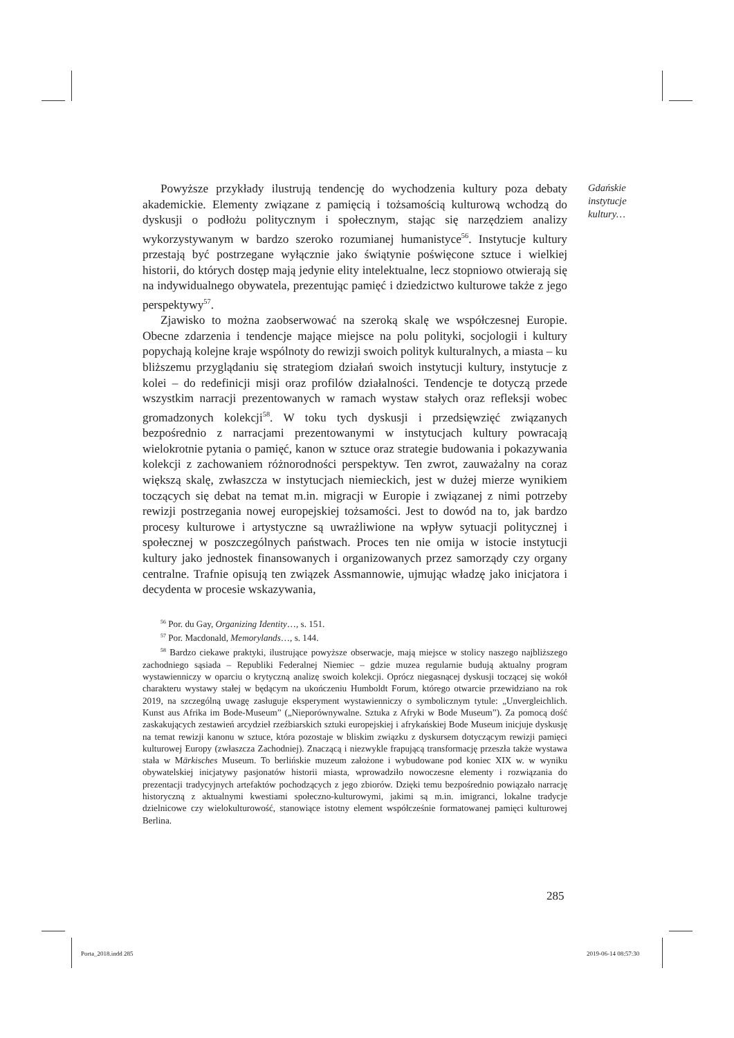Gdańskie
instytucje
kultury…
Powyższe przykłady ilustrują tendencję do wychodzenia kultury poza debaty akademickie. Elementy związane z pamięcią i tożsamością kulturową wchodzą do dyskusji o podłożu politycznym i społecznym, stając się narzędziem analizy wykorzystywanym w bardzo szeroko rozumianej humanistyce<sup>56</sup>. Instytucje kultury przestają być postrzegane wyłącznie jako świątynie poświęcone sztuce i wielkiej historii, do których dostęp mają jedynie elity intelektualne, lecz stopniowo otwierają się na indywidualnego obywatela, prezentując pamięć i dziedzictwo kulturowe także z jego perspektywy<sup>57</sup>.
Zjawisko to można zaobserwować na szeroką skalę we współczesnej Europie. Obecne zdarzenia i tendencje mające miejsce na polu polityki, socjologii i kultury popychają kolejne kraje wspólnoty do rewizji swoich polityk kulturalnych, a miasta – ku bliższemu przyglądaniu się strategiom działań swoich instytucji kultury, instytucje z kolei – do redefinicji misji oraz profilów działalności. Tendencje te dotyczą przede wszystkim narracji prezentowanych w ramach wystaw stałych oraz refleksji wobec gromadzonych kolekcji<sup>58</sup>. W toku tych dyskusji i przedsięwzięć związanych bezpośrednio z narracjami prezentowanymi w instytucjach kultury powracają wielokrotnie pytania o pamięć, kanon w sztuce oraz strategie budowania i pokazywania kolekcji z zachowaniem różnorodności perspektyw. Ten zwrot, zauważalny na coraz większą skalę, zwłaszcza w instytucjach niemieckich, jest w dużej mierze wynikiem toczących się debat na temat m.in. migracji w Europie i związanej z nimi potrzeby rewizji postrzegania nowej europejskiej tożsamości. Jest to dowód na to, jak bardzo procesy kulturowe i artystyczne są uwrażliwione na wpływ sytuacji politycznej i społecznej w poszczególnych państwach. Proces ten nie omija w istocie instytucji kultury jako jednostek finansowanych i organizowanych przez samorządy czy organy centralne. Trafnie opisują ten związek Assmannowie, ujmując władzę jako inicjatora i decydenta w procesie wskazywania,
<sup>56</sup> Por. du Gay, Organizing Identity…, s. 151.
<sup>57</sup> Por. Macdonald, Memorylands…, s. 144.
<sup>58</sup> Bardzo ciekawe praktyki, ilustrujące powyższe obserwacje, mają miejsce w stolicy naszego najbliższego zachodniego sąsiada – Republiki Federalnej Niemiec – gdzie muzea regularnie budują aktualny program wystawienniczy w oparciu o krytyczną analizę swoich kolekcji. Oprócz niegasnącej dyskusji toczącej się wokół charakteru wystawy stałej w będącym na ukończeniu Humboldt Forum, którego otwarcie przewidziano na rok 2019, na szczególną uwagę zasługuje eksperyment wystawienniczy o symbolicznym tytule: „Unvergleichlich. Kunst aus Afrika im Bode-Museum” („Nieporównywalne. Sztuka z Afryki w Bode Museum”). Za pomocą dość zaskakujących zestawień arcydzieł rzeźbiarskich sztuki europejskiej i afrykańskiej Bode Museum inicjuje dyskusję na temat rewizji kanonu w sztuce, która pozostaje w bliskim związku z dyskursem dotyczącym rewizji pamięci kulturowej Europy (zwłaszcza Zachodniej). Znaczącą i niezwykle frapującą transformację przeszła także wystawa stała w Märkisches Museum. To berlińskie muzeum założone i wybudowane pod koniec XIX w. w wyniku obywatelskiej inicjatywy pasjonatów historii miasta, wprowadziło nowoczesne elementy i rozwiązania do prezentacji tradycyjnych artefaktów pochodzących z jego zbiorów. Dzięki temu bezpośrednio powiązało narrację historyczną z aktualnymi kwestiami społeczno-kulturowymi, jakimi są m.in. imigranci, lokalne tradycje dzielnicowe czy wielokulturowość, stanowiące istotny element współcześnie formatowanej pamięci kulturowej Berlina.
285
Porta_2018.indd 285 2019-06-14 08:57:30